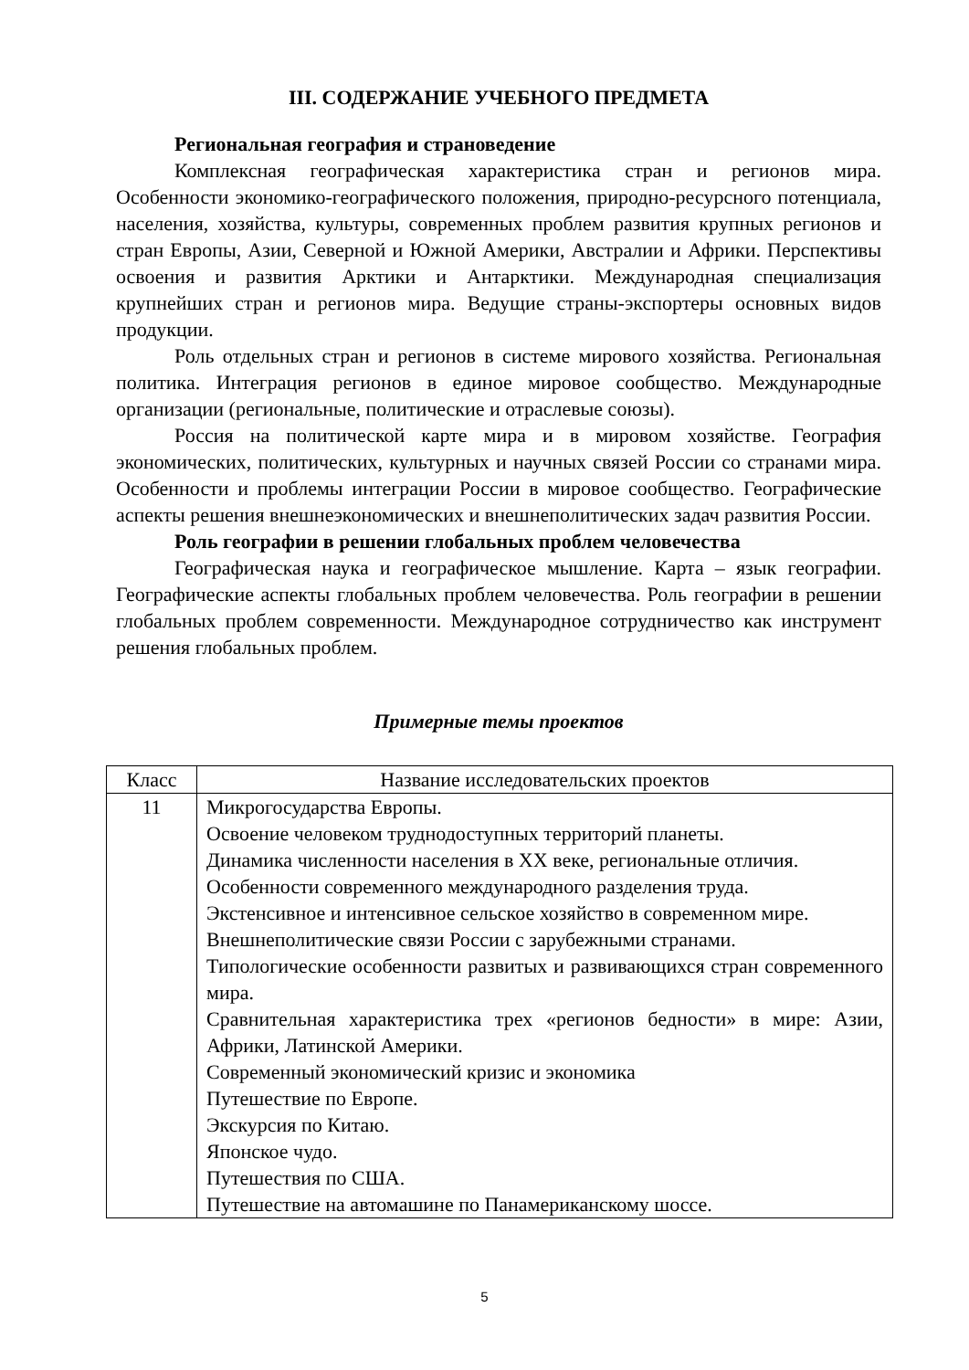III. СОДЕРЖАНИЕ УЧЕБНОГО ПРЕДМЕТА
Региональная география и страноведение
Комплексная географическая характеристика стран и регионов мира. Особенности экономико-географического положения, природно-ресурсного потенциала, населения, хозяйства, культуры, современных проблем развития крупных регионов и стран Европы, Азии, Северной и Южной Америки, Австралии и Африки. Перспективы освоения и развития Арктики и Антарктики. Международная специализация крупнейших стран и регионов мира. Ведущие страны-экспортеры основных видов продукции.
Роль отдельных стран и регионов в системе мирового хозяйства. Региональная политика. Интеграция регионов в единое мировое сообщество. Международные организации (региональные, политические и отраслевые союзы).
Россия на политической карте мира и в мировом хозяйстве. География экономических, политических, культурных и научных связей России со странами мира. Особенности и проблемы интеграции России в мировое сообщество. Географические аспекты решения внешнеэкономических и внешнеполитических задач развития России.
Роль географии в решении глобальных проблем человечества
Географическая наука и географическое мышление. Карта – язык географии. Географические аспекты глобальных проблем человечества. Роль географии в решении глобальных проблем современности. Международное сотрудничество как инструмент решения глобальных проблем.
Примерные темы проектов
| Класс | Название исследовательских проектов |
| 11 | Микрогосударства Европы. Освоение человеком труднодоступных территорий планеты. Динамика численности населения в XX веке, региональные отличия. Особенности современного международного разделения труда. Экстенсивное и интенсивное сельское хозяйство в современном мире. Внешнеполитические связи России с зарубежными странами. Типологические особенности развитых и развивающихся стран современного мира. Сравнительная характеристика трех «регионов бедности» в мире: Азии, Африки, Латинской Америки. Современный экономический кризис и экономика Путешествие по Европе. Экскурсия по Китаю. Японское чудо. Путешествия по США. Путешествие на автомашине по Панамериканскому шоссе. |
5